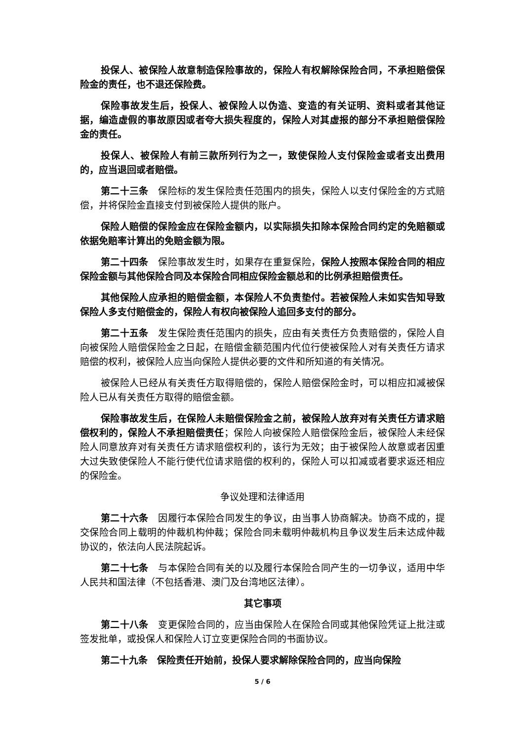投保人、被保险人故意制造保险事故的，保险人有权解除保险合同，不承担赔偿保险金的责任，也不退还保险费。
保险事故发生后，投保人、被保险人以伪造、变造的有关证明、资料或者其他证据，编造虚假的事故原因或者夸大损失程度的，保险人对其虚报的部分不承担赔偿保险金的责任。
投保人、被保险人有前三款所列行为之一，致使保险人支付保险金或者支出费用的，应当退回或者赔偿。
第二十三条　保险标的发生保险责任范围内的损失，保险人以支付保险金的方式赔偿，并将保险金直接支付到被保险人提供的账户。
保险人赔偿的保险金应在保险金额内，以实际损失扣除本保险合同约定的免赔额或依据免赔率计算出的免赔金额为限。
第二十四条　保险事故发生时，如果存在重复保险，保险人按照本保险合同的相应保险金额与其他保险合同及本保险合同相应保险金额总和的比例承担赔偿责任。
其他保险人应承担的赔偿金额，本保险人不负责垫付。若被保险人未如实告知导致保险人多支付赔偿金的，保险人有权向被保险人追回多支付的部分。
第二十五条　发生保险责任范围内的损失，应由有关责任方负责赔偿的，保险人自向被保险人赔偿保险金之日起，在赔偿金额范围内代位行使被保险人对有关责任方请求赔偿的权利，被保险人应当向保险人提供必要的文件和所知道的有关情况。
被保险人已经从有关责任方取得赔偿的，保险人赔偿保险金时，可以相应扣减被保险人已从有关责任方取得的赔偿金额。
保险事故发生后，在保险人未赔偿保险金之前，被保险人放弃对有关责任方请求赔偿权利的，保险人不承担赔偿责任；保险人向被保险人赔偿保险金后，被保险人未经保险人同意放弃对有关责任方请求赔偿权利的，该行为无效；由于被保险人故意或者因重大过失致使保险人不能行使代位请求赔偿的权利的，保险人可以扣减或者要求返还相应的保险金。
争议处理和法律适用
第二十六条　因履行本保险合同发生的争议，由当事人协商解决。协商不成的，提交保险合同上载明的仲裁机构仲裁；保险合同未载明仲裁机构且争议发生后未达成仲裁协议的，依法向人民法院起诉。
第二十七条　与本保险合同有关的以及履行本保险合同产生的一切争议，适用中华人民共和国法律（不包括香港、澳门及台湾地区法律）。
其它事项
第二十八条　变更保险合同的，应当由保险人在保险合同或其他保险凭证上批注或签发批单，或投保人和保险人订立变更保险合同的书面协议。
第二十九条　保险责任开始前，投保人要求解除保险合同的，应当向保险
5 / 6